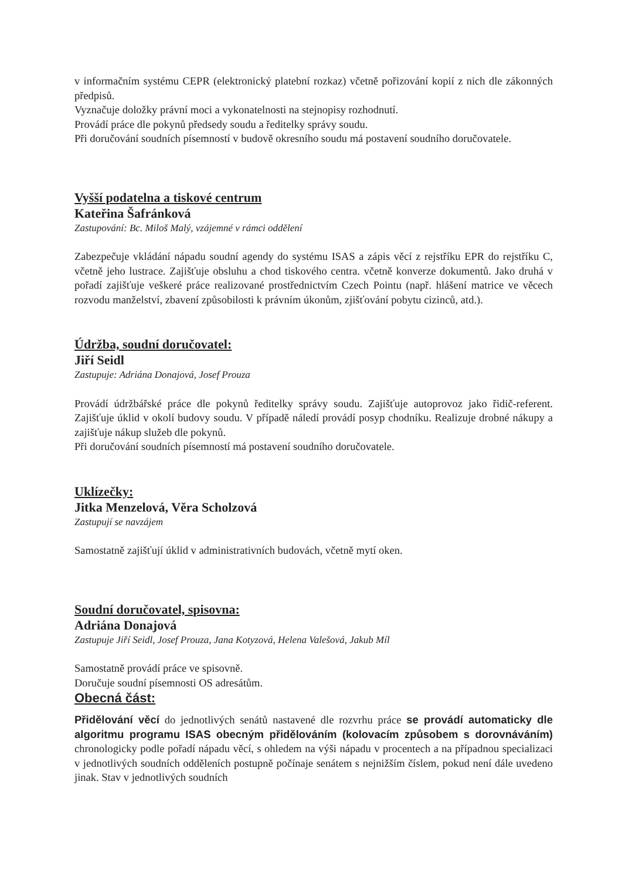v informačním systému CEPR (elektronický platební rozkaz) včetně pořizování kopií z nich dle zákonných předpisů.
Vyznačuje doložky právní moci a vykonatelnosti na stejnopisy rozhodnutí.
Provádí práce dle pokynů předsedy soudu a ředitelky správy soudu.
Při doručování soudních písemností v budově okresního soudu má postavení soudního doručovatele.
Vyšší podatelna a tiskové centrum
Kateřina Šafránková
Zastupování: Bc. Miloš Malý, vzájemné v rámci oddělení
Zabezpečuje vkládání nápadu soudní agendy do systému ISAS a zápis věcí z rejstříku EPR do rejstříku C, včetně jeho lustrace. Zajišťuje obsluhu a chod tiskového centra. včetně konverze dokumentů. Jako druhá v pořadí zajišťuje veškeré práce realizované prostřednictvím Czech Pointu (např. hlášení matrice ve věcech rozvodu manželství, zbavení způsobilosti k právním úkonům, zjišťování pobytu cizinců, atd.).
Údržba, soudní doručovatel:
Jiří Seidl
Zastupuje: Adriána Donajová, Josef Prouza
Provádí údržbářské práce dle pokynů ředitelky správy soudu. Zajišťuje autoprovoz jako řidič-referent. Zajišťuje úklid v okolí budovy soudu. V případě náledí provádí posyp chodníku. Realizuje drobné nákupy a zajišťuje nákup služeb dle pokynů.
Při doručování soudních písemností má postavení soudního doručovatele.
Uklízečky:
Jitka Menzelová, Věra Scholzová
Zastupují se navzájem
Samostatně zajišťují úklid v administrativních budovách, včetně mytí oken.
Soudní doručovatel, spisovna:
Adriána Donajová
Zastupuje Jiří Seidl, Josef Prouza, Jana Kotyzová, Helena Valešová, Jakub Míl
Samostatně provádí práce ve spisovně.
Doručuje soudní písemnosti OS adresátům.
Obecná část:
Přidělování věcí do jednotlivých senátů nastavené dle rozvrhu práce se provádí automaticky dle algoritmu programu ISAS obecným přidělováním (kolovacím způsobem s dorovnáváním) chronologicky podle pořadí nápadu věcí, s ohledem na výši nápadu v procentech a na případnou specializaci v jednotlivých soudních odděleních postupně počínaje senátem s nejnižším číslem, pokud není dále uvedeno jinak. Stav v jednotlivých soudních